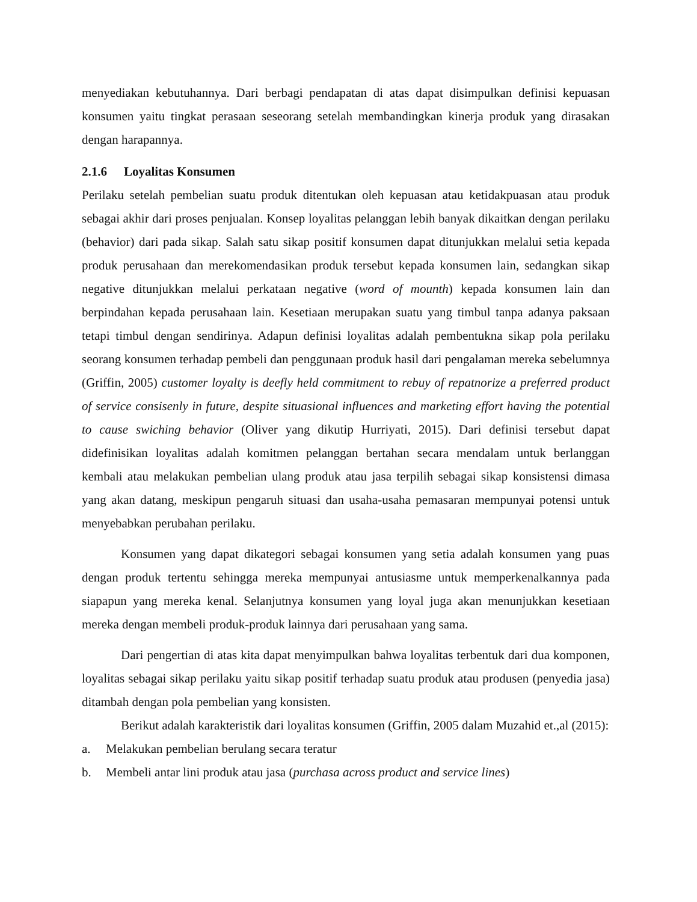menyediakan kebutuhannya. Dari berbagi pendapatan di atas dapat disimpulkan definisi kepuasan konsumen yaitu tingkat perasaan seseorang setelah membandingkan kinerja produk yang dirasakan dengan harapannya.
2.1.6 Loyalitas Konsumen
Perilaku setelah pembelian suatu produk ditentukan oleh kepuasan atau ketidakpuasan atau produk sebagai akhir dari proses penjualan. Konsep loyalitas pelanggan lebih banyak dikaitkan dengan perilaku (behavior) dari pada sikap. Salah satu sikap positif konsumen dapat ditunjukkan melalui setia kepada produk perusahaan dan merekomendasikan produk tersebut kepada konsumen lain, sedangkan sikap negative ditunjukkan melalui perkataan negative (word of mounth) kepada konsumen lain dan berpindahan kepada perusahaan lain. Kesetiaan merupakan suatu yang timbul tanpa adanya paksaan tetapi timbul dengan sendirinya. Adapun definisi loyalitas adalah pembentukna sikap pola perilaku seorang konsumen terhadap pembeli dan penggunaan produk hasil dari pengalaman mereka sebelumnya (Griffin, 2005) customer loyalty is deefly held commitment to rebuy of repatnorize a preferred product of service consisenly in future, despite situasional influences and marketing effort having the potential to cause swiching behavior (Oliver yang dikutip Hurriyati, 2015). Dari definisi tersebut dapat didefinisikan loyalitas adalah komitmen pelanggan bertahan secara mendalam untuk berlanggan kembali atau melakukan pembelian ulang produk atau jasa terpilih sebagai sikap konsistensi dimasa yang akan datang, meskipun pengaruh situasi dan usaha-usaha pemasaran mempunyai potensi untuk menyebabkan perubahan perilaku.
Konsumen yang dapat dikategori sebagai konsumen yang setia adalah konsumen yang puas dengan produk tertentu sehingga mereka mempunyai antusiasme untuk memperkenalkannya pada siapapun yang mereka kenal. Selanjutnya konsumen yang loyal juga akan menunjukkan kesetiaan mereka dengan membeli produk-produk lainnya dari perusahaan yang sama.
Dari pengertian di atas kita dapat menyimpulkan bahwa loyalitas terbentuk dari dua komponen, loyalitas sebagai sikap perilaku yaitu sikap positif terhadap suatu produk atau produsen (penyedia jasa) ditambah dengan pola pembelian yang konsisten.
Berikut adalah karakteristik dari loyalitas konsumen (Griffin, 2005 dalam Muzahid et.,al (2015):
a. Melakukan pembelian berulang secara teratur
b. Membeli antar lini produk atau jasa (purchasa across product and service lines)